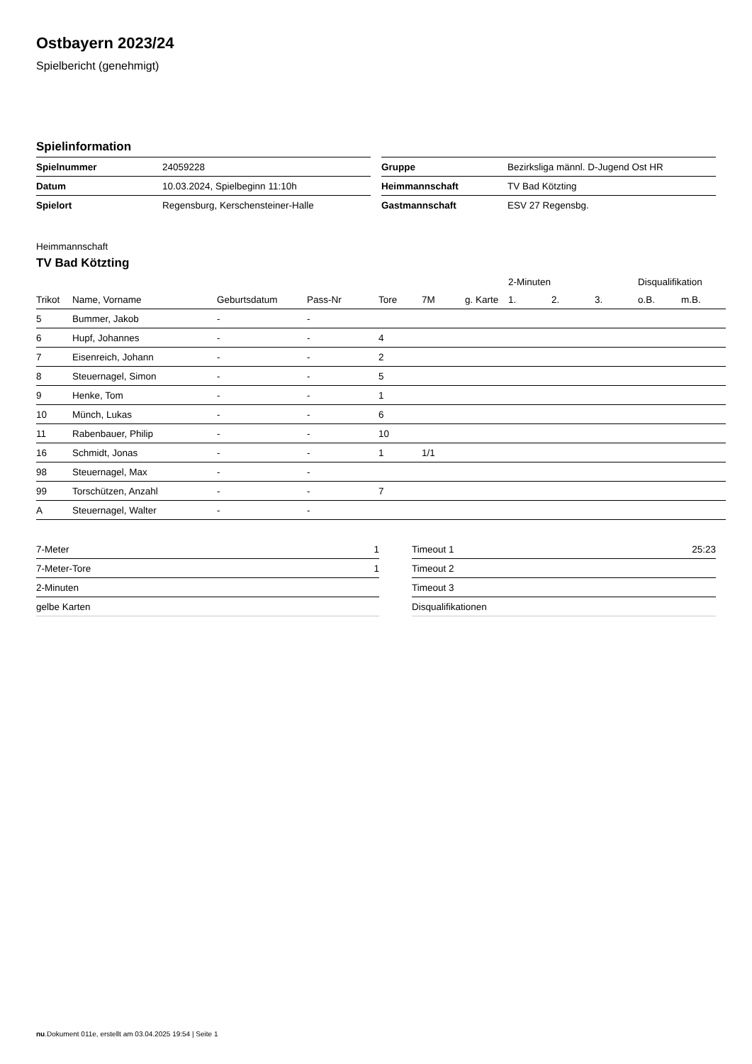Ostbayern 2023/24
Spielbericht (genehmigt)
Spielinformation
| Spielnummer | 24059228 |
| Datum | 10.03.2024, Spielbeginn 11:10h |
| Spielort | Regensburg, Kerschensteiner-Halle |
| Gruppe | Bezirksliga männl. D-Jugend Ost HR |
| Heimmannschaft | TV Bad Kötzting |
| Gastmannschaft | ESV 27 Regensbg. |
Heimmannschaft
TV Bad Kötzting
| | | | | | | | 2-Minuten | | | Disqualifikation | |
| --- | --- | --- | --- | --- | --- | --- | --- | --- | --- | --- | --- |
| Trikot | Name, Vorname | Geburtsdatum | Pass-Nr | Tore | 7M | g. Karte | 1. | 2. | 3. | o.B. | m.B. |
| 5 | Bummer, Jakob | - | - | | | | | | | | |
| 6 | Hupf, Johannes | - | - | 4 | | | | | | | |
| 7 | Eisenreich, Johann | - | - | 2 | | | | | | | |
| 8 | Steuernagel, Simon | - | - | 5 | | | | | | | |
| 9 | Henke, Tom | - | - | 1 | | | | | | | |
| 10 | Münch, Lukas | - | - | 6 | | | | | | | |
| 11 | Rabenbauer, Philip | - | - | 10 | | | | | | | |
| 16 | Schmidt, Jonas | - | - | 1 | 1/1 | | | | | | |
| 98 | Steuernagel, Max | - | - | | | | | | | | |
| 99 | Torschützen, Anzahl | - | - | 7 | | | | | | | |
| A | Steuernagel, Walter | - | - | | | | | | | | |
| 7-Meter | 1 |
| 7-Meter-Tore | 1 |
| 2-Minuten | |
| gelbe Karten | |
| Timeout 1 | 25:23 |
| Timeout 2 | |
| Timeout 3 | |
| Disqualifikationen | |
nu.Dokument 011e, erstellt am 03.04.2025 19:54 | Seite 1